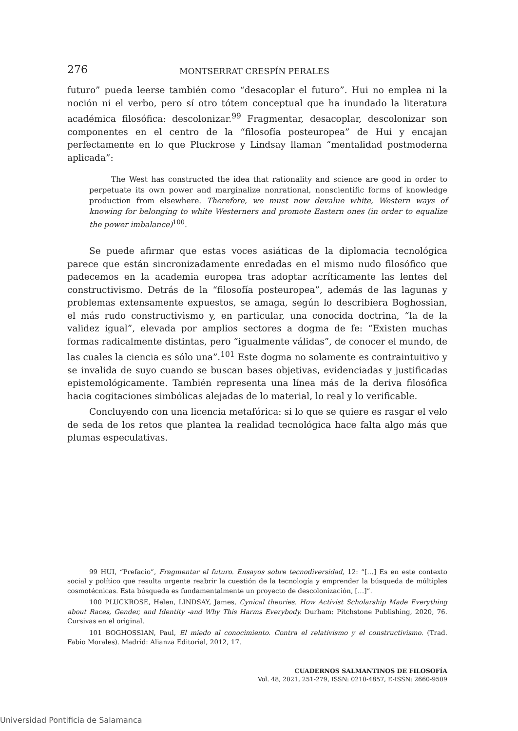276 MONTSERRAT CRESPÍN PERALES
futuro” pueda leerse también como “desacoplar el futuro”. Hui no emplea ni la noción ni el verbo, pero sí otro tótem conceptual que ha inundado la literatura académica filosófica: descolonizar.<sup>99</sup> Fragmentar, desacoplar, descolonizar son componentes en el centro de la “filosofía posteuropea” de Hui y encajan perfectamente en lo que Pluckrose y Lindsay llaman “mentalidad postmoderna aplicada”:
The West has constructed the idea that rationality and science are good in order to perpetuate its own power and marginalize nonrational, nonscientific forms of knowledge production from elsewhere. Therefore, we must now devalue white, Western ways of knowing for belonging to white Westerners and promote Eastern ones (in order to equalize the power imbalance)<sup>100</sup>.
Se puede afirmar que estas voces asiáticas de la diplomacia tecnológica parece que están sincronizadamente enredadas en el mismo nudo filosófico que padecemos en la academia europea tras adoptar acríticamente las lentes del constructivismo. Detrás de la “filosofía posteuropea”, además de las lagunas y problemas extensamente expuestos, se amaga, según lo describiera Boghossian, el más rudo constructivismo y, en particular, una conocida doctrina, “la de la validez igual”, elevada por amplios sectores a dogma de fe: “Existen muchas formas radicalmente distintas, pero “igualmente válidas”, de conocer el mundo, de las cuales la ciencia es sólo una”.<sup>101</sup> Este dogma no solamente es contraintuitivo y se invalida de suyo cuando se buscan bases objetivas, evidenciadas y justificadas epistemológicamente. También representa una línea más de la deriva filosófica hacia cogitaciones simbólicas alejadas de lo material, lo real y lo verificable.
Concluyendo con una licencia metafórica: si lo que se quiere es rasgar el velo de seda de los retos que plantea la realidad tecnológica hace falta algo más que plumas especulativas.
99 HUI, “Prefacio”, Fragmentar el futuro. Ensayos sobre tecnodiversidad, 12: “[…] Es en este contexto social y político que resulta urgente reabrir la cuestión de la tecnología y emprender la búsqueda de múltiples cosmotécnicas. Esta búsqueda es fundamentalmente un proyecto de descolonización, […]”.
100 PLUCKROSE, Helen, LINDSAY, James, Cynical theories. How Activist Scholarship Made Everything about Races, Gender, and Identity -and Why This Harms Everybody. Durham: Pitchstone Publishing, 2020, 76. Cursivas en el original.
101 BOGHOSSIAN, Paul, El miedo al conocimiento. Contra el relativismo y el constructivismo. (Trad. Fabio Morales). Madrid: Alianza Editorial, 2012, 17.
CUADERNOS SALMANTINOS DE FILOSOFÍA
Vol. 48, 2021, 251-279, ISSN: 0210-4857, E-ISSN: 2660-9509
Universidad Pontificia de Salamanca